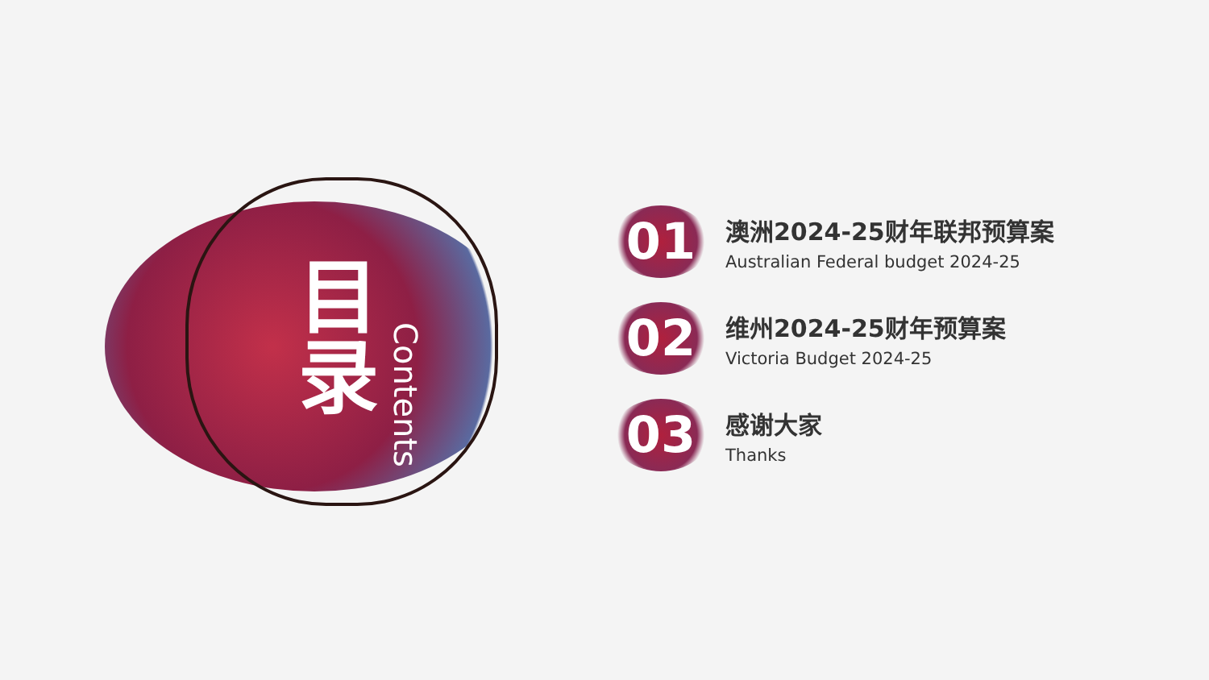目
录
Contents
01
澳洲2024-25财年联邦预算案
Australian Federal budget 2024-25
02
维州2024-25财年预算案
Victoria Budget 2024-25
03
感谢大家
Thanks